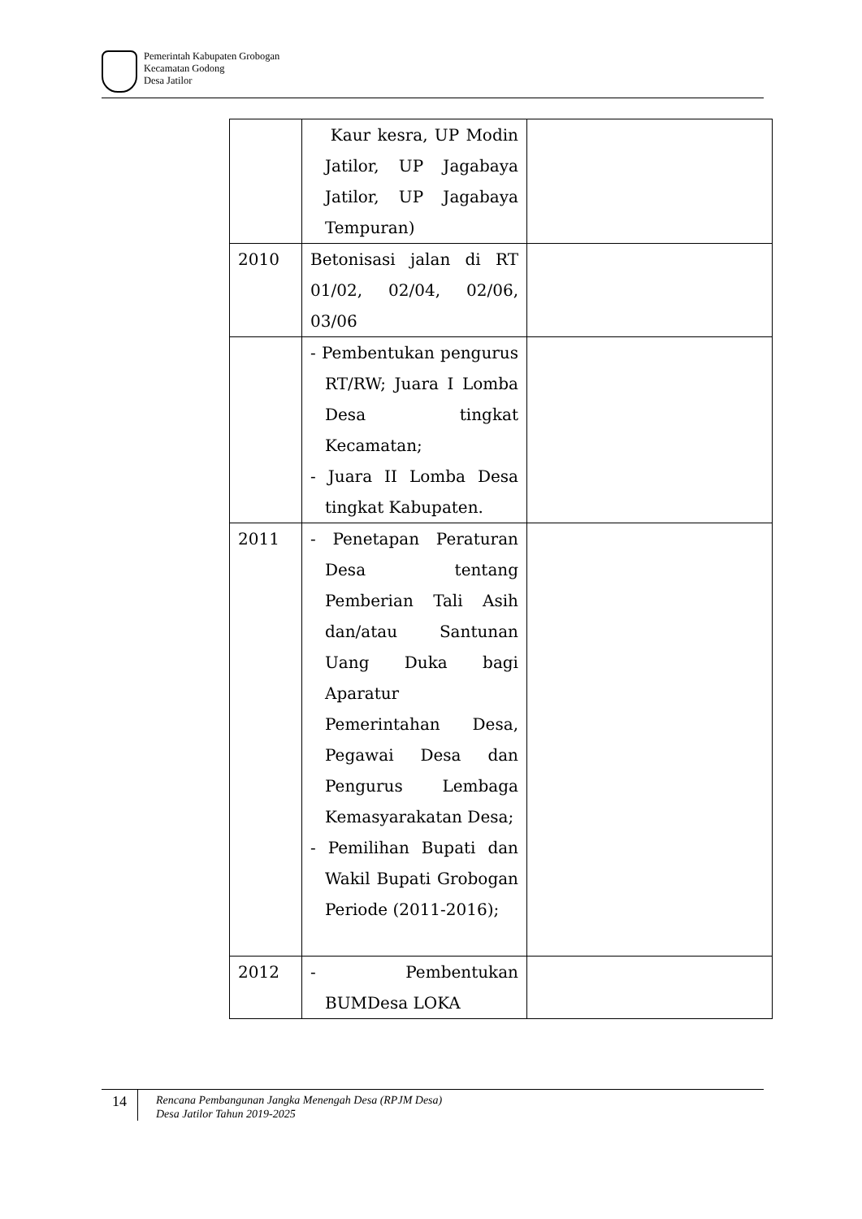Pemerintah Kabupaten Grobogan
Kecamatan Godong
Desa Jatilor
| | Kaur kesra, UP Modin Jatilor, UP Jagabaya Jatilor, UP Jagabaya Tempuran) | |
| 2010 | Betonisasi jalan di RT 01/02, 02/04, 02/06, 03/06 | |
| | - Pembentukan pengurus RT/RW; Juara I Lomba Desa tingkat Kecamatan; - Juara II Lomba Desa tingkat Kabupaten. | |
| 2011 | - Penetapan Peraturan Desa tentang Pemberian Tali Asih dan/atau Santunan Uang Duka bagi Aparatur Pemerintahan Desa, Pegawai Desa dan Pengurus Lembaga Kemasyarakatan Desa; - Pemilihan Bupati dan Wakil Bupati Grobogan Periode (2011-2016); | |
| 2012 | - Pembentukan BUMDesa LOKA | |
14
Rencana Pembangunan Jangka Menengah Desa (RPJM Desa)
Desa Jatilor Tahun 2019-2025